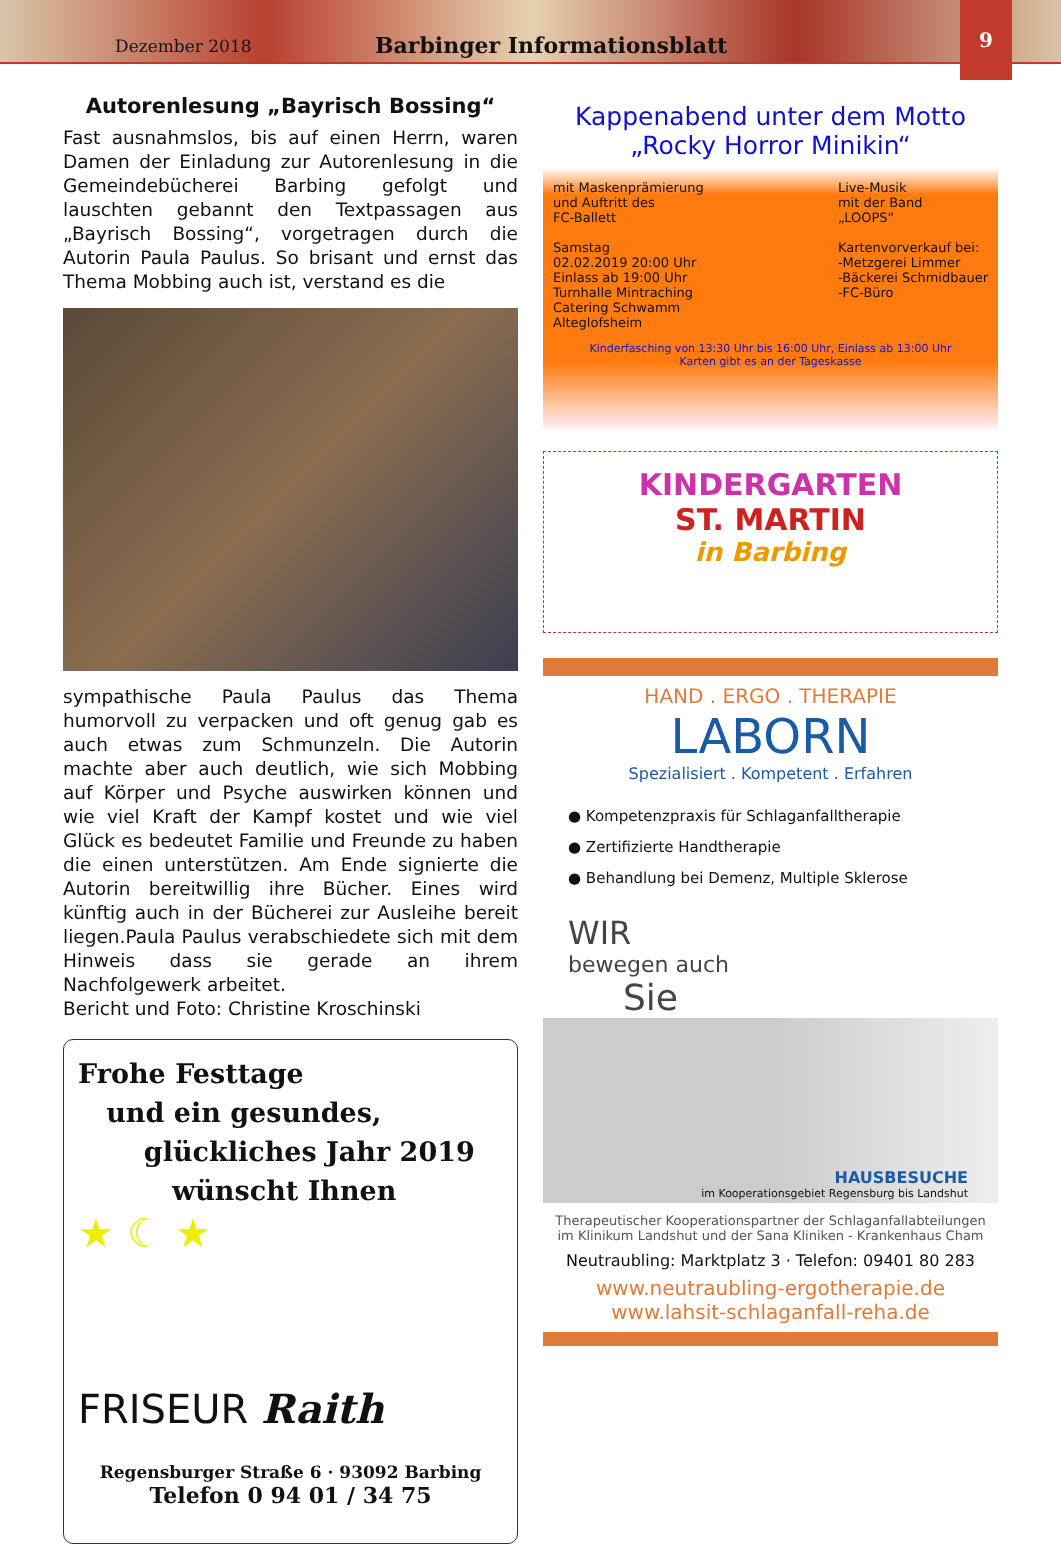Dezember 2018
Barbinger Informationsblatt
9
Autorenlesung „Bayrisch Bossing“
Fast ausnahmslos, bis auf einen Herrn, waren Damen der Einladung zur Autorenlesung in die Gemeindebücherei Barbing gefolgt und lauschten gebannt den Textpassagen aus „Bayrisch Bossing“, vorgetragen durch die Autorin Paula Paulus. So brisant und ernst das Thema Mobbing auch ist, verstand es die
sympathische Paula Paulus das Thema humorvoll zu verpacken und oft genug gab es auch etwas zum Schmunzeln. Die Autorin machte aber auch deutlich, wie sich Mobbing auf Körper und Psyche auswirken können und wie viel Kraft der Kampf kostet und wie viel Glück es bedeutet Familie und Freunde zu haben die einen unterstützen. Am Ende signierte die Autorin bereitwillig ihre Bücher. Eines wird künftig auch in der Bücherei zur Ausleihe bereit liegen.Paula Paulus verabschiedete sich mit dem Hinweis dass sie gerade an ihrem Nachfolgewerk arbeitet.
Bericht und Foto: Christine Kroschinski
Frohe Festtage
und ein gesundes,
glückliches Jahr 2019
wünscht Ihnen
★ ☾ ★
FRISEUR Raith
Regensburger Straße 6 · 93092 Barbing
Telefon 0 94 01 / 34 75
Kappenabend unter dem Motto
„Rocky Horror Minikin“
mit Maskenprämierung
und Auftritt des
FC-Ballett
Samstag
02.02.2019 20:00 Uhr
Einlass ab 19:00 Uhr
Turnhalle Mintraching
Catering Schwamm
Alteglofsheim
Live-Musik
mit der Band
„LOOPS“
Kartenvorverkauf bei:
-Metzgerei Limmer
-Bäckerei Schmidbauer
-FC-Büro
Kinderfasching von 13:30 Uhr bis 16:00 Uhr, Einlass ab 13:00 Uhr
Karten gibt es an der Tageskasse
KINDERGARTEN
ST. MARTIN
in Barbing
HAND . ERGO . THERAPIE
LABORN
Spezialisiert . Kompetent . Erfahren
● Kompetenzpraxis für Schlaganfalltherapie
● Zertifizierte Handtherapie
● Behandlung bei Demenz, Multiple Sklerose
WIR
bewegen auch
Sie
HAUSBESUCHE
im Kooperationsgebiet Regensburg bis Landshut
Therapeutischer Kooperationspartner der Schlaganfallabteilungen
im Klinikum Landshut und der Sana Kliniken - Krankenhaus Cham
Neutraubling: Marktplatz 3 · Telefon: 09401 80 283
www.neutraubling-ergotherapie.de
www.lahsit-schlaganfall-reha.de